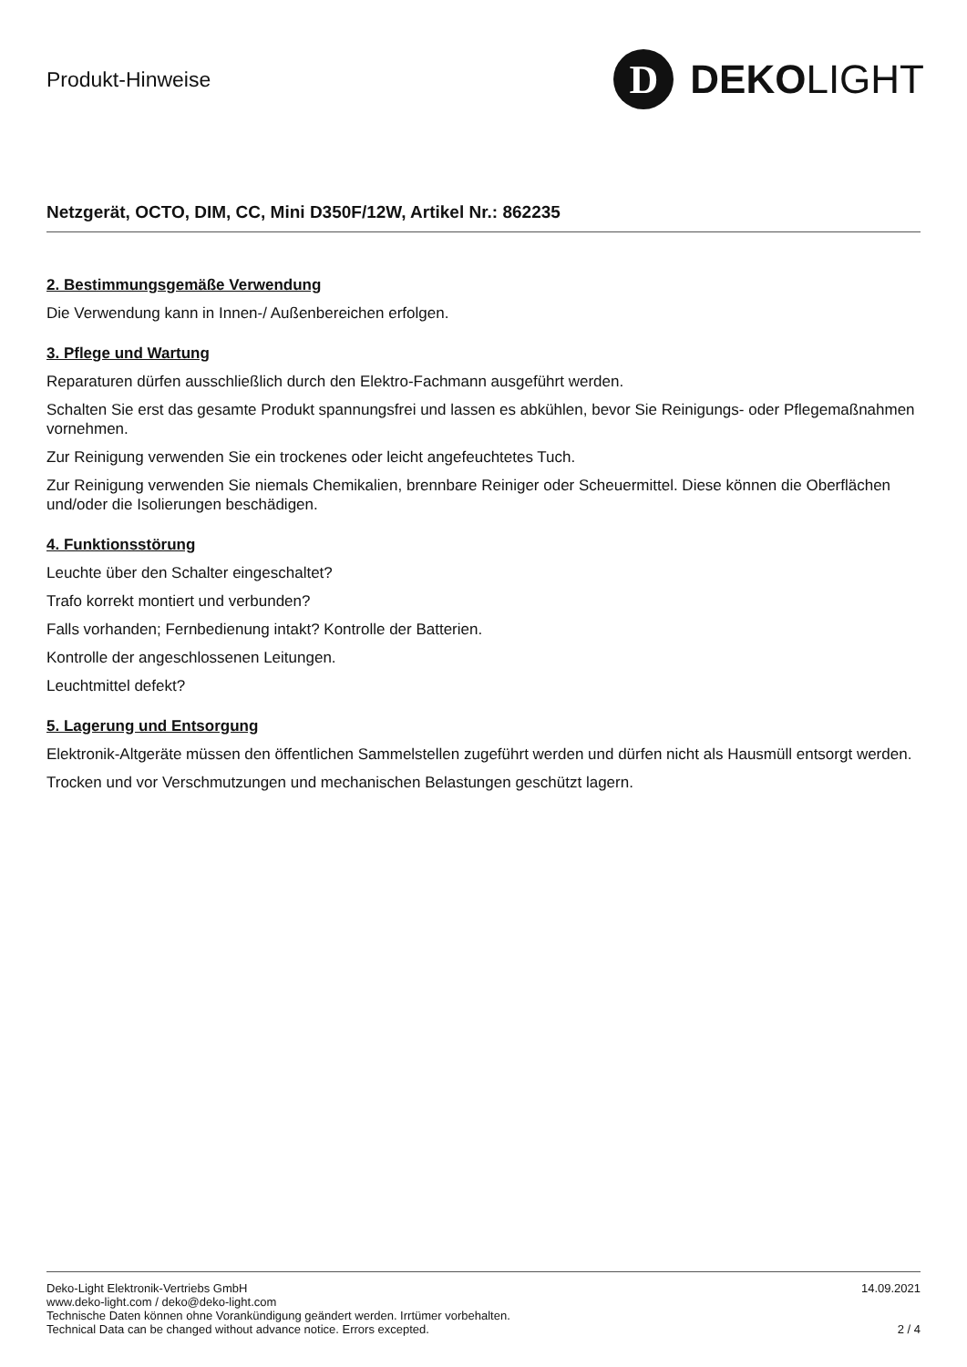Produkt-Hinweise
D
DEKO LIGHT
Netzgerät, OCTO, DIM, CC, Mini D350F/12W, Artikel Nr.: 862235
2. Bestimmungsgemäße Verwendung
Die Verwendung kann in Innen-/ Außenbereichen erfolgen.
3. Pflege und Wartung
Reparaturen dürfen ausschließlich durch den Elektro-Fachmann ausgeführt werden.
Schalten Sie erst das gesamte Produkt spannungsfrei und lassen es abkühlen, bevor Sie Reinigungs- oder Pflegemaßnahmen vornehmen.
Zur Reinigung verwenden Sie ein trockenes oder leicht angefeuchtetes Tuch.
Zur Reinigung verwenden Sie niemals Chemikalien, brennbare Reiniger oder Scheuermittel. Diese können die Oberflächen und/oder die Isolierungen beschädigen.
4. Funktionsstörung
Leuchte über den Schalter eingeschaltet?
Trafo korrekt montiert und verbunden?
Falls vorhanden; Fernbedienung intakt? Kontrolle der Batterien.
Kontrolle der angeschlossenen Leitungen.
Leuchtmittel defekt?
5. Lagerung und Entsorgung
Elektronik-Altgeräte müssen den öffentlichen Sammelstellen zugeführt werden und dürfen nicht als Hausmüll entsorgt werden.
Trocken und vor Verschmutzungen und mechanischen Belastungen geschützt lagern.
Deko-Light Elektronik-Vertriebs GmbH
www.deko-light.com / deko@deko-light.com
Technische Daten können ohne Vorankündigung geändert werden. Irrtümer vorbehalten.
Technical Data can be changed without advance notice. Errors excepted.
14.09.2021
2 / 4